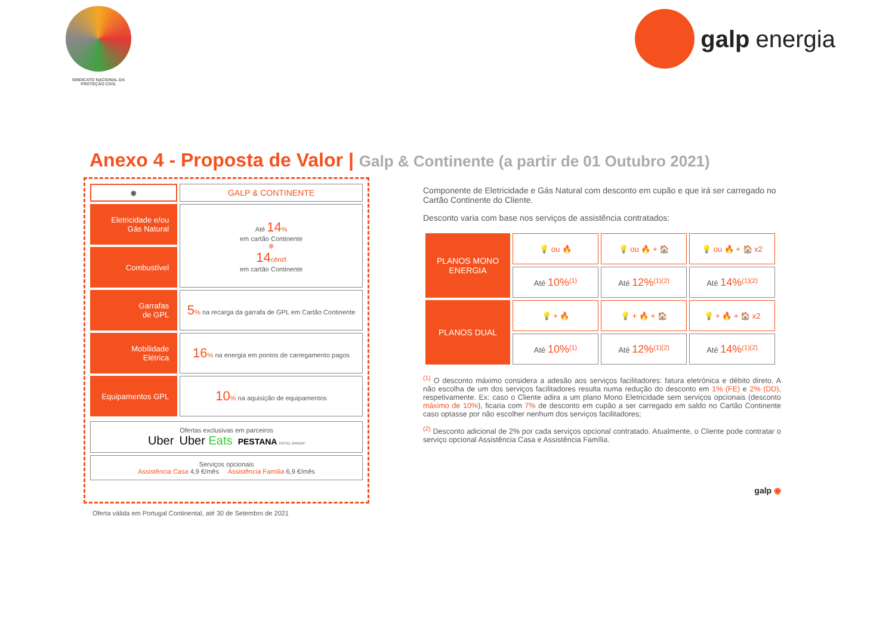SINDICATO NACIONAL DA
PROTEÇÃO CIVIL
galp energia
Anexo 4 - Proposta de Valor | Galp & Continente (a partir de 01 Outubro 2021)
| ◉ | GALP & CONTINENTE |
| --- | --- |
| Eletricidade e/ou Gás Natural | Até 14 % em cartão Continente ⊕ 14 cênt/l em cartão Continente |
| Combustível | |
| Garrafas de GPL | 5 % na recarga da garrafa de GPL em Cartão Continente |
| Mobilidade Elétrica | 16 % na energia em pontos de carregamento pagos |
| Equipamentos GPL | 10 % na aquisição de equipamentos |
Ofertas exclusivas em parceiros
Uber Uber Eats PESTANA HOTEL GROUP
Serviços opcionais
Assistência Casa 4,9 €/mês Assistência Família 6,9 €/mês
Componente de Eletricidade e Gás Natural com desconto em cupão e que irá ser carregado no Cartão Continente do Cliente.
Desconto varia com base nos serviços de assistência contratados:
| PLANOS MONO ENERGIA | 💡 ou 🔥 | 💡 ou 🔥 + 🏠 | 💡 ou 🔥 + 🏠 x2 |
| | Até 10%<sup>(1)</sup> | Até 12%<sup>(1)(2)</sup> | Até 14%<sup>(1)(2)</sup> |
| PLANOS DUAL | 💡 + 🔥 | 💡 + 🔥 + 🏠 | 💡 + 🔥 + 🏠 x2 |
| | Até 10%<sup>(1)</sup> | Até 12%<sup>(1)(2)</sup> | Até 14%<sup>(1)(2)</sup> |
<sup>(1)</sup> O desconto máximo considera a adesão aos serviços facilitadores: fatura eletrónica e débito direto. A não escolha de um dos serviços facilitadores resulta numa redução do desconto em 1% (FE) e 2% (DD), respetivamente. Ex: caso o Cliente adira a um plano Mono Eletricidade sem serviços opcionais (desconto máximo de 10%), ficaria com 7% de desconto em cupão a ser carregado em saldo no Cartão Continente caso optasse por não escolher nenhum dos serviços facilitadores;
<sup>(2)</sup> Desconto adicional de 2% por cada serviços opcional contratado. Atualmente, o Cliente pode contratar o serviço opcional Assistência Casa e Assistência Família.
galp ◉
Oferta válida em Portugal Continental, até 30 de Setembro de 2021